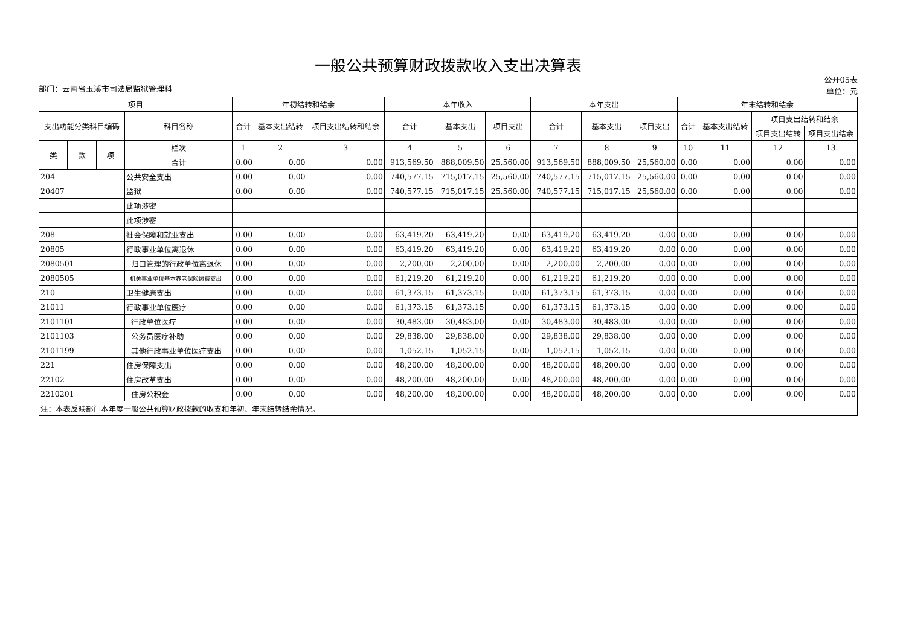一般公共预算财政拨款收入支出决算表
部门：云南省玉溪市司法局监狱管理科 公开05表
单位：元
| 项目 | | | | 年初结转和结余 | | | 本年收入 | | | 本年支出 | | | 年末结转和结余 | | | |
| --- | --- | --- | --- | --- | --- | --- | --- | --- | --- | --- | --- | --- | --- | --- | --- | --- |
| 支出功能分类科目编码 | | | 科目名称 | 合计 | 基本支出结转 | 项目支出结转和结余 | 合计 | 基本支出 | 项目支出 | 合计 | 基本支出 | 项目支出 | 合计 | 基本支出结转 | 项目支出结转和结余 | |
| | | | | | | | | | | | | | | | 项目支出结转 | 项目支出结余 |
| 类 | 款 | 项 | 栏次 | 1 | 2 | 3 | 4 | 5 | 6 | 7 | 8 | 9 | 10 | 11 | 12 | 13 |
| | | | 合计 | 0.00 | 0.00 | 0.00 | 913,569.50 | 888,009.50 | 25,560.00 | 913,569.50 | 888,009.50 | 25,560.00 | 0.00 | 0.00 | 0.00 | 0.00 |
| 204 | | | 公共安全支出 | 0.00 | 0.00 | 0.00 | 740,577.15 | 715,017.15 | 25,560.00 | 740,577.15 | 715,017.15 | 25,560.00 | 0.00 | 0.00 | 0.00 | 0.00 |
| 20407 | | | 监狱 | 0.00 | 0.00 | 0.00 | 740,577.15 | 715,017.15 | 25,560.00 | 740,577.15 | 715,017.15 | 25,560.00 | 0.00 | 0.00 | 0.00 | 0.00 |
| | | | 此项涉密 | | | | | | | | | | | | | |
| | | | 此项涉密 | | | | | | | | | | | | | |
| 208 | | | 社会保障和就业支出 | 0.00 | 0.00 | 0.00 | 63,419.20 | 63,419.20 | 0.00 | 63,419.20 | 63,419.20 | 0.00 | 0.00 | 0.00 | 0.00 | 0.00 |
| 20805 | | | 行政事业单位离退休 | 0.00 | 0.00 | 0.00 | 63,419.20 | 63,419.20 | 0.00 | 63,419.20 | 63,419.20 | 0.00 | 0.00 | 0.00 | 0.00 | 0.00 |
| 2080501 | | | 归口管理的行政单位离退休 | 0.00 | 0.00 | 0.00 | 2,200.00 | 2,200.00 | 0.00 | 2,200.00 | 2,200.00 | 0.00 | 0.00 | 0.00 | 0.00 | 0.00 |
| 2080505 | | | 机关事业单位基本养老保险缴费支出 | 0.00 | 0.00 | 0.00 | 61,219.20 | 61,219.20 | 0.00 | 61,219.20 | 61,219.20 | 0.00 | 0.00 | 0.00 | 0.00 | 0.00 |
| 210 | | | 卫生健康支出 | 0.00 | 0.00 | 0.00 | 61,373.15 | 61,373.15 | 0.00 | 61,373.15 | 61,373.15 | 0.00 | 0.00 | 0.00 | 0.00 | 0.00 |
| 21011 | | | 行政事业单位医疗 | 0.00 | 0.00 | 0.00 | 61,373.15 | 61,373.15 | 0.00 | 61,373.15 | 61,373.15 | 0.00 | 0.00 | 0.00 | 0.00 | 0.00 |
| 2101101 | | | 行政单位医疗 | 0.00 | 0.00 | 0.00 | 30,483.00 | 30,483.00 | 0.00 | 30,483.00 | 30,483.00 | 0.00 | 0.00 | 0.00 | 0.00 | 0.00 |
| 2101103 | | | 公务员医疗补助 | 0.00 | 0.00 | 0.00 | 29,838.00 | 29,838.00 | 0.00 | 29,838.00 | 29,838.00 | 0.00 | 0.00 | 0.00 | 0.00 | 0.00 |
| 2101199 | | | 其他行政事业单位医疗支出 | 0.00 | 0.00 | 0.00 | 1,052.15 | 1,052.15 | 0.00 | 1,052.15 | 1,052.15 | 0.00 | 0.00 | 0.00 | 0.00 | 0.00 |
| 221 | | | 住房保障支出 | 0.00 | 0.00 | 0.00 | 48,200.00 | 48,200.00 | 0.00 | 48,200.00 | 48,200.00 | 0.00 | 0.00 | 0.00 | 0.00 | 0.00 |
| 22102 | | | 住房改革支出 | 0.00 | 0.00 | 0.00 | 48,200.00 | 48,200.00 | 0.00 | 48,200.00 | 48,200.00 | 0.00 | 0.00 | 0.00 | 0.00 | 0.00 |
| 2210201 | | | 住房公积金 | 0.00 | 0.00 | 0.00 | 48,200.00 | 48,200.00 | 0.00 | 48,200.00 | 48,200.00 | 0.00 | 0.00 | 0.00 | 0.00 | 0.00 |
| 注：本表反映部门本年度一般公共预算财政拨款的收支和年初、年末结转结余情况。 | | | | | | | | | | | | | | | | |